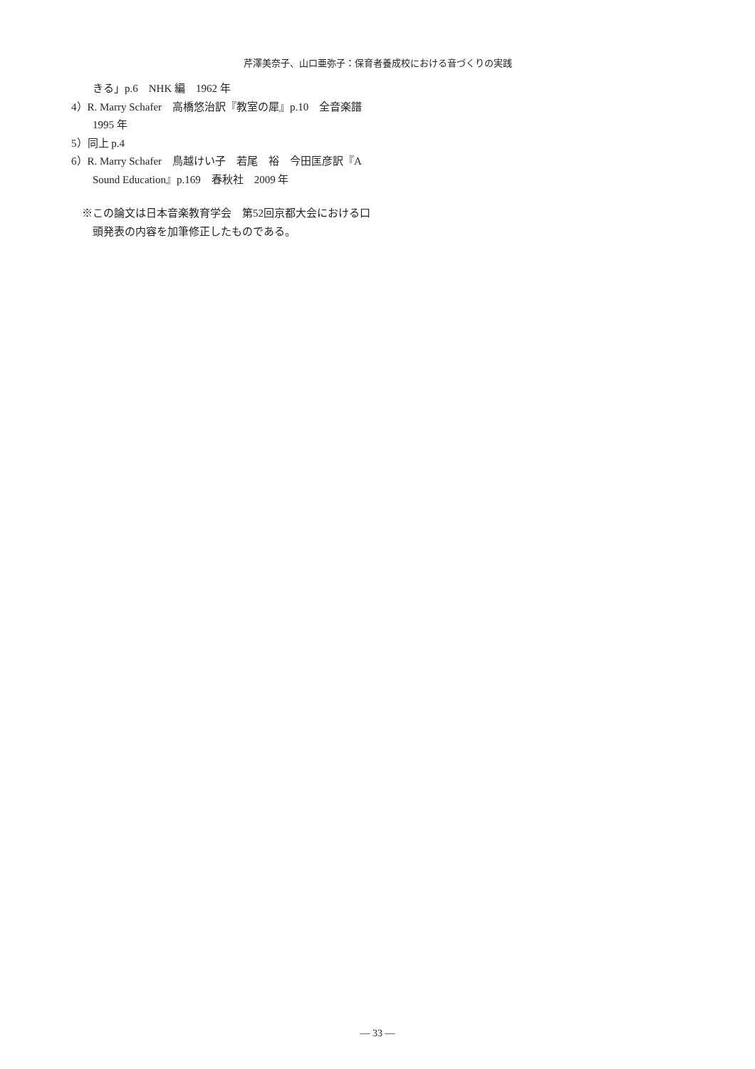芹澤美奈子、山口亜弥子：保育者養成校における音づくりの実践
きる」p.6　NHK 編　1962 年
4）R. Marry Schafer　高橋悠治訳『教室の犀』p.10　全音楽譜　1995 年
5）同上 p.4
6）R. Marry Schafer　鳥越けい子　若尾　裕　今田匡彦訳『A Sound Education』p.169　春秋社　2009 年
※この論文は日本音楽教育学会　第52回京都大会における口頭発表の内容を加筆修正したものである。
— 33 —